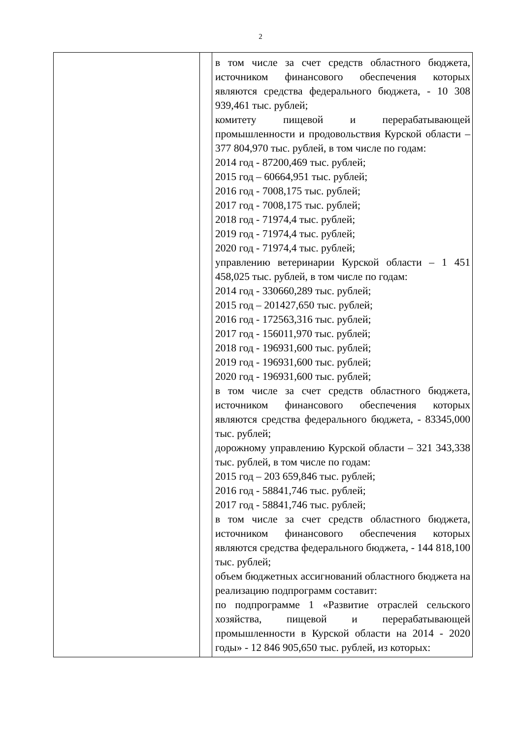2
| | | в том числе за счет средств областного бюджета, источником финансового обеспечения которых являются средства федерального бюджета, - 10 308 939,461 тыс. рублей; комитету пищевой и перерабатывающей промышленности и продовольствия Курской области – 377 804,970 тыс. рублей, в том числе по годам: 2014 год - 87200,469 тыс. рублей; 2015 год – 60664,951 тыс. рублей; 2016 год - 7008,175 тыс. рублей; 2017 год - 7008,175 тыс. рублей; 2018 год - 71974,4 тыс. рублей; 2019 год - 71974,4 тыс. рублей; 2020 год - 71974,4 тыс. рублей; управлению ветеринарии Курской области – 1 451 458,025 тыс. рублей, в том числе по годам: 2014 год - 330660,289 тыс. рублей; 2015 год – 201427,650 тыс. рублей; 2016 год - 172563,316 тыс. рублей; 2017 год - 156011,970 тыс. рублей; 2018 год - 196931,600 тыс. рублей; 2019 год - 196931,600 тыс. рублей; 2020 год - 196931,600 тыс. рублей; в том числе за счет средств областного бюджета, источником финансового обеспечения которых являются средства федерального бюджета, - 83345,000 тыс. рублей; дорожному управлению Курской области – 321 343,338 тыс. рублей, в том числе по годам: 2015 год – 203 659,846 тыс. рублей; 2016 год - 58841,746 тыс. рублей; 2017 год - 58841,746 тыс. рублей; в том числе за счет средств областного бюджета, источником финансового обеспечения которых являются средства федерального бюджета, - 144 818,100 тыс. рублей; объем бюджетных ассигнований областного бюджета на реализацию подпрограмм составит: по подпрограмме 1 «Развитие отраслей сельского хозяйства, пищевой и перерабатывающей промышленности в Курской области на 2014 - 2020 годы» - 12 846 905,650 тыс. рублей, из которых: |